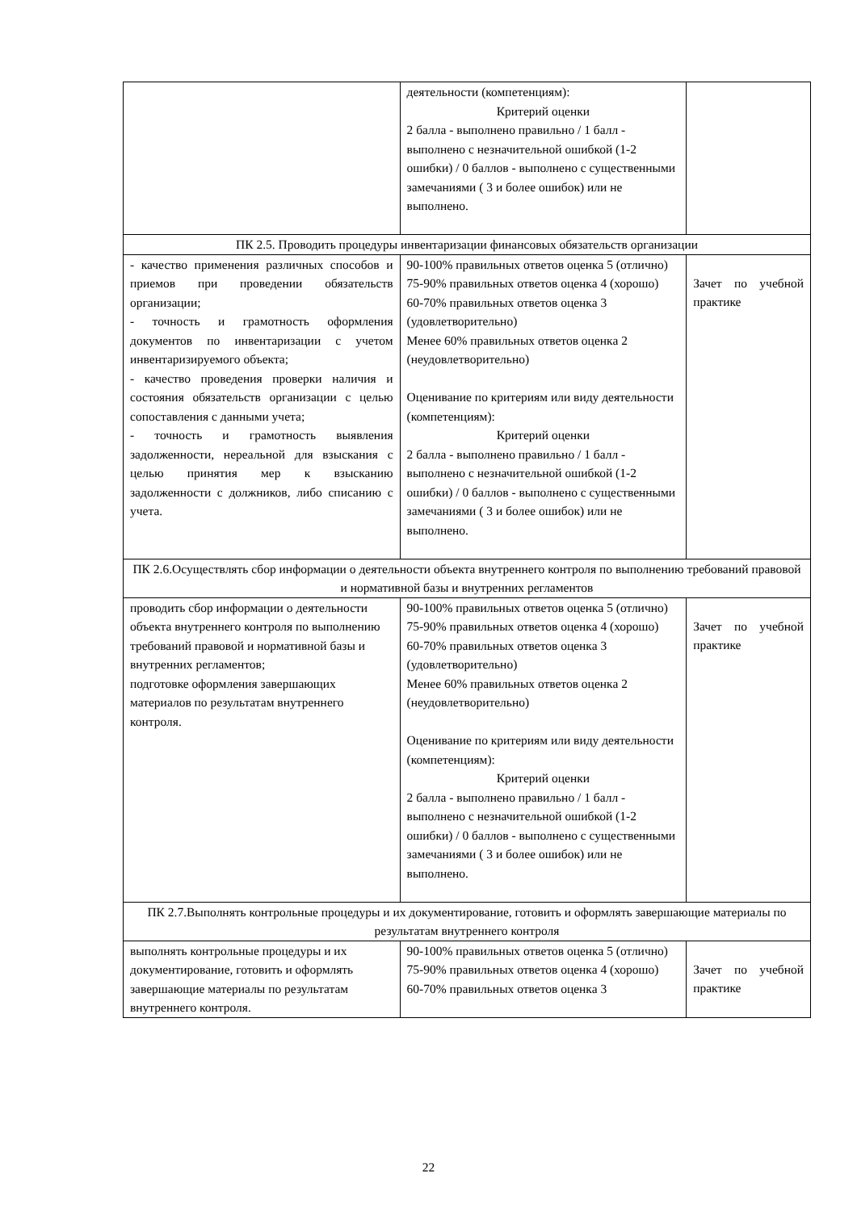| | деятельности (компетенциям): Критерий оценки 2 балла - выполнено правильно / 1 балл - выполнено с незначительной ошибкой (1-2 ошибки) / 0 баллов - выполнено с существенными замечаниями ( 3 и более ошибок) или не выполнено. | |
| ПК 2.5. Проводить процедуры инвентаризации финансовых обязательств организации | | |
| - качество применения различных способов и приемов при проведении обязательств организации; - точность и грамотность оформления документов по инвентаризации с учетом инвентаризируемого объекта; - качество проведения проверки наличия и состояния обязательств организации с целью сопоставления с данными учета; - точность и грамотность выявления задолженности, нереальной для взыскания с целью принятия мер к взысканию задолженности с должников, либо списанию с учета. | 90-100% правильных ответов оценка 5 (отлично) 75-90% правильных ответов оценка 4 (хорошо) 60-70% правильных ответов оценка 3 (удовлетворительно) Менее 60% правильных ответов оценка 2 (неудовлетворительно) Оценивание по критериям или виду деятельности (компетенциям): Критерий оценки 2 балла - выполнено правильно / 1 балл - выполнено с незначительной ошибкой (1-2 ошибки) / 0 баллов - выполнено с существенными замечаниями ( 3 и более ошибок) или не выполнено. | Зачет по учебной практике |
| ПК 2.6.Осуществлять сбор информации о деятельности объекта внутреннего контроля по выполнению требований правовой и нормативной базы и внутренних регламентов | | |
| проводить сбор информации о деятельности объекта внутреннего контроля по выполнению требований правовой и нормативной базы и внутренних регламентов; подготовке оформления завершающих материалов по результатам внутреннего контроля. | 90-100% правильных ответов оценка 5 (отлично) 75-90% правильных ответов оценка 4 (хорошо) 60-70% правильных ответов оценка 3 (удовлетворительно) Менее 60% правильных ответов оценка 2 (неудовлетворительно) Оценивание по критериям или виду деятельности (компетенциям): Критерий оценки 2 балла - выполнено правильно / 1 балл - выполнено с незначительной ошибкой (1-2 ошибки) / 0 баллов - выполнено с существенными замечаниями ( 3 и более ошибок) или не выполнено. | Зачет по учебной практике |
| ПК 2.7.Выполнять контрольные процедуры и их документирование, готовить и оформлять завершающие материалы по результатам внутреннего контроля | | |
| выполнять контрольные процедуры и их документирование, готовить и оформлять завершающие материалы по результатам внутреннего контроля. | 90-100% правильных ответов оценка 5 (отлично) 75-90% правильных ответов оценка 4 (хорошо) 60-70% правильных ответов оценка 3 | Зачет по учебной практике |
22